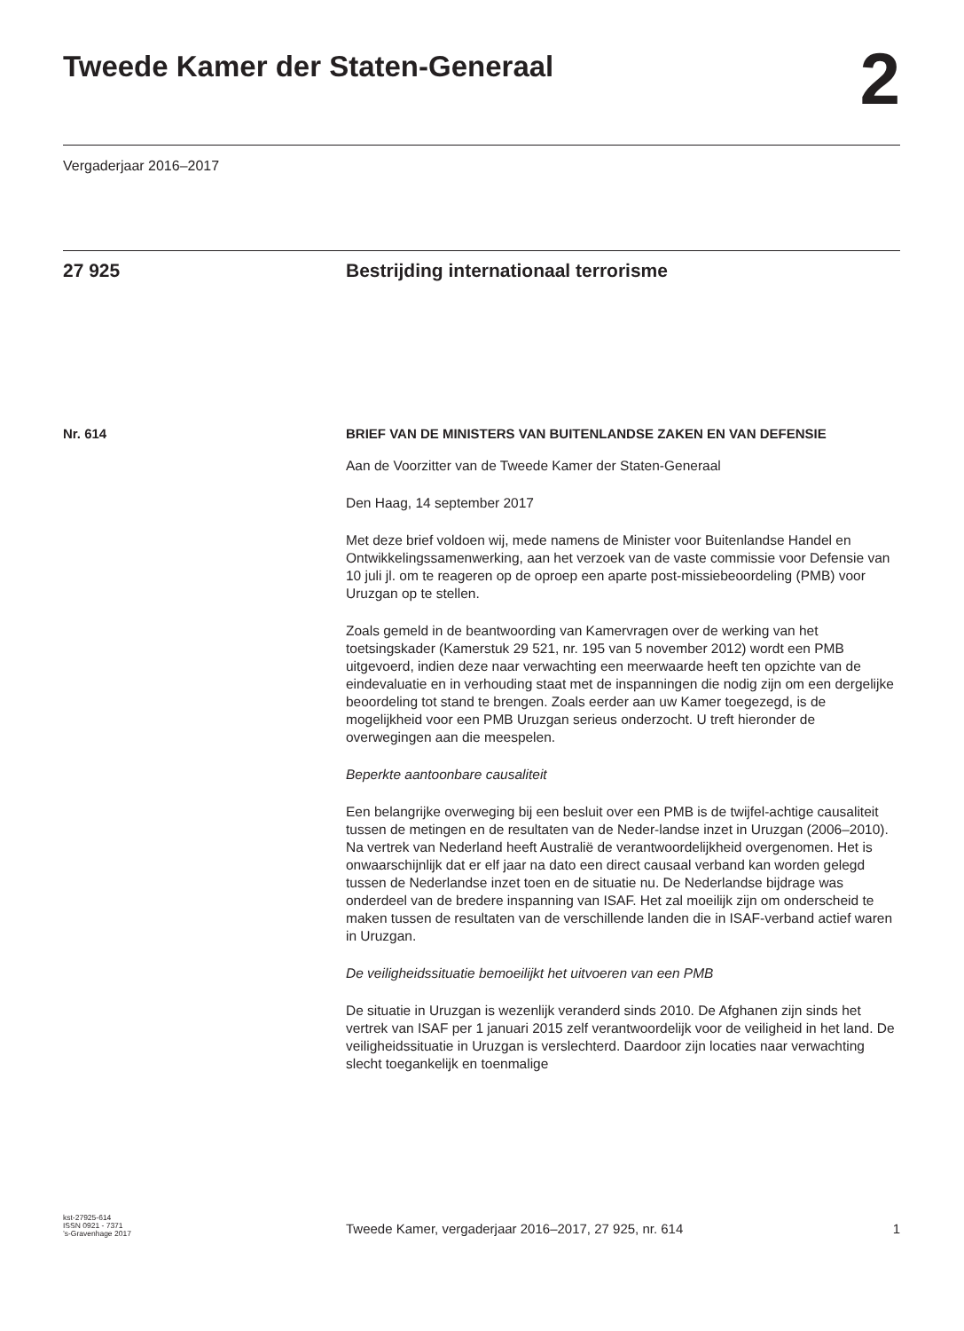Tweede Kamer der Staten-Generaal
2
Vergaderjaar 2016–2017
27 925 Bestrijding internationaal terrorisme
Nr. 614
BRIEF VAN DE MINISTERS VAN BUITENLANDSE ZAKEN EN VAN DEFENSIE
Aan de Voorzitter van de Tweede Kamer der Staten-Generaal
Den Haag, 14 september 2017
Met deze brief voldoen wij, mede namens de Minister voor Buitenlandse Handel en Ontwikkelingssamenwerking, aan het verzoek van de vaste commissie voor Defensie van 10 juli jl. om te reageren op de oproep een aparte post-missiebeoordeling (PMB) voor Uruzgan op te stellen.
Zoals gemeld in de beantwoording van Kamervragen over de werking van het toetsingskader (Kamerstuk 29 521, nr. 195 van 5 november 2012) wordt een PMB uitgevoerd, indien deze naar verwachting een meerwaarde heeft ten opzichte van de eindevaluatie en in verhouding staat met de inspanningen die nodig zijn om een dergelijke beoordeling tot stand te brengen. Zoals eerder aan uw Kamer toegezegd, is de mogelijkheid voor een PMB Uruzgan serieus onderzocht. U treft hieronder de overwegingen aan die meespelen.
Beperkte aantoonbare causaliteit
Een belangrijke overweging bij een besluit over een PMB is de twijfel-achtige causaliteit tussen de metingen en de resultaten van de Neder-landse inzet in Uruzgan (2006–2010). Na vertrek van Nederland heeft Australië de verantwoordelijkheid overgenomen. Het is onwaarschijnlijk dat er elf jaar na dato een direct causaal verband kan worden gelegd tussen de Nederlandse inzet toen en de situatie nu. De Nederlandse bijdrage was onderdeel van de bredere inspanning van ISAF. Het zal moeilijk zijn om onderscheid te maken tussen de resultaten van de verschillende landen die in ISAF-verband actief waren in Uruzgan.
De veiligheidssituatie bemoeilijkt het uitvoeren van een PMB
De situatie in Uruzgan is wezenlijk veranderd sinds 2010. De Afghanen zijn sinds het vertrek van ISAF per 1 januari 2015 zelf verantwoordelijk voor de veiligheid in het land. De veiligheidssituatie in Uruzgan is verslechterd. Daardoor zijn locaties naar verwachting slecht toegankelijk en toenmalige
kst-27925-614
ISSN 0921 - 7371
’s-Gravenhage 2017
Tweede Kamer, vergaderjaar 2016–2017, 27 925, nr. 614
1